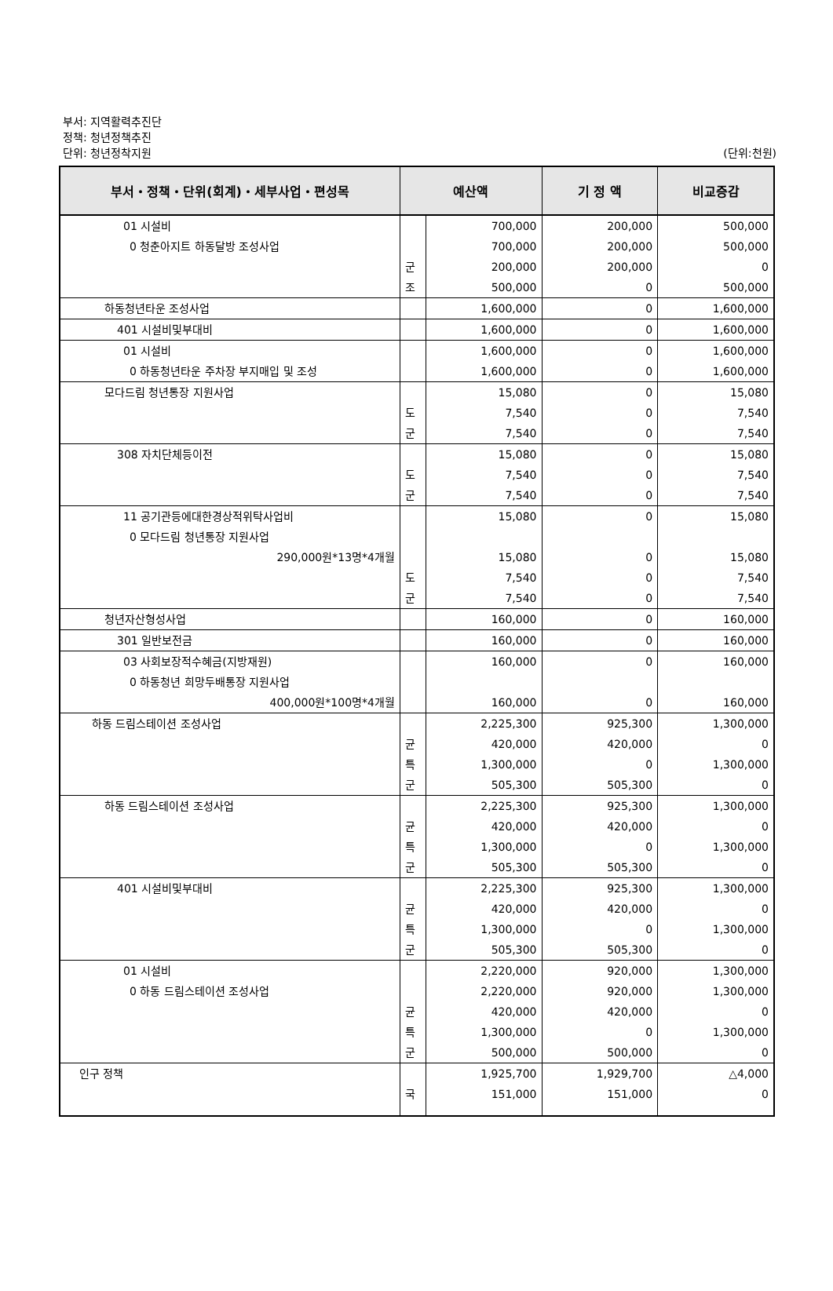부서: 지역활력추진단
정책: 청년정책추진
단위: 청년정착지원
(단위:천원)
| 부서・정책・단위(회계)・세부사업・편성목 | 예산액 | | 기 정 액 | 비교증감 |
| --- | --- | --- | --- | --- |
| 01 시설비 | | 700,000 | 200,000 | 500,000 |
| 0 청춘아지트 하동달방 조성사업 | | 700,000 | 200,000 | 500,000 |
| | 군 | 200,000 | 200,000 | 0 |
| | 조 | 500,000 | 0 | 500,000 |
| 하동청년타운 조성사업 | | 1,600,000 | 0 | 1,600,000 |
| 401 시설비및부대비 | | 1,600,000 | 0 | 1,600,000 |
| 01 시설비 | | 1,600,000 | 0 | 1,600,000 |
| 0 하동청년타운 주차장 부지매입 및 조성 | | 1,600,000 | 0 | 1,600,000 |
| 모다드림 청년통장 지원사업 | | 15,080 | 0 | 15,080 |
| | 도 | 7,540 | 0 | 7,540 |
| | 군 | 7,540 | 0 | 7,540 |
| 308 자치단체등이전 | | 15,080 | 0 | 15,080 |
| | 도 | 7,540 | 0 | 7,540 |
| | 군 | 7,540 | 0 | 7,540 |
| 11 공기관등에대한경상적위탁사업비 | | 15,080 | 0 | 15,080 |
| 0 모다드림 청년통장 지원사업 290,000원*13명*4개월 | | 15,080 | 0 | 15,080 |
| | 도 | 7,540 | 0 | 7,540 |
| | 군 | 7,540 | 0 | 7,540 |
| 청년자산형성사업 | | 160,000 | 0 | 160,000 |
| 301 일반보전금 | | 160,000 | 0 | 160,000 |
| 03 사회보장적수혜금(지방재원) | | 160,000 | 0 | 160,000 |
| 0 하동청년 희망두배통장 지원사업 400,000원*100명*4개월 | | 160,000 | 0 | 160,000 |
| 하동 드림스테이션 조성사업 | | 2,225,300 | 925,300 | 1,300,000 |
| | 균 | 420,000 | 420,000 | 0 |
| | 특 | 1,300,000 | 0 | 1,300,000 |
| | 군 | 505,300 | 505,300 | 0 |
| 하동 드림스테이션 조성사업 | | 2,225,300 | 925,300 | 1,300,000 |
| | 균 | 420,000 | 420,000 | 0 |
| | 특 | 1,300,000 | 0 | 1,300,000 |
| | 군 | 505,300 | 505,300 | 0 |
| 401 시설비및부대비 | | 2,225,300 | 925,300 | 1,300,000 |
| | 균 | 420,000 | 420,000 | 0 |
| | 특 | 1,300,000 | 0 | 1,300,000 |
| | 군 | 505,300 | 505,300 | 0 |
| 01 시설비 | | 2,220,000 | 920,000 | 1,300,000 |
| 0 하동 드림스테이션 조성사업 | | 2,220,000 | 920,000 | 1,300,000 |
| | 균 | 420,000 | 420,000 | 0 |
| | 특 | 1,300,000 | 0 | 1,300,000 |
| | 군 | 500,000 | 500,000 | 0 |
| 인구 정책 | | 1,925,700 | 1,929,700 | △4,000 |
| | 국 | 151,000 | 151,000 | 0 |